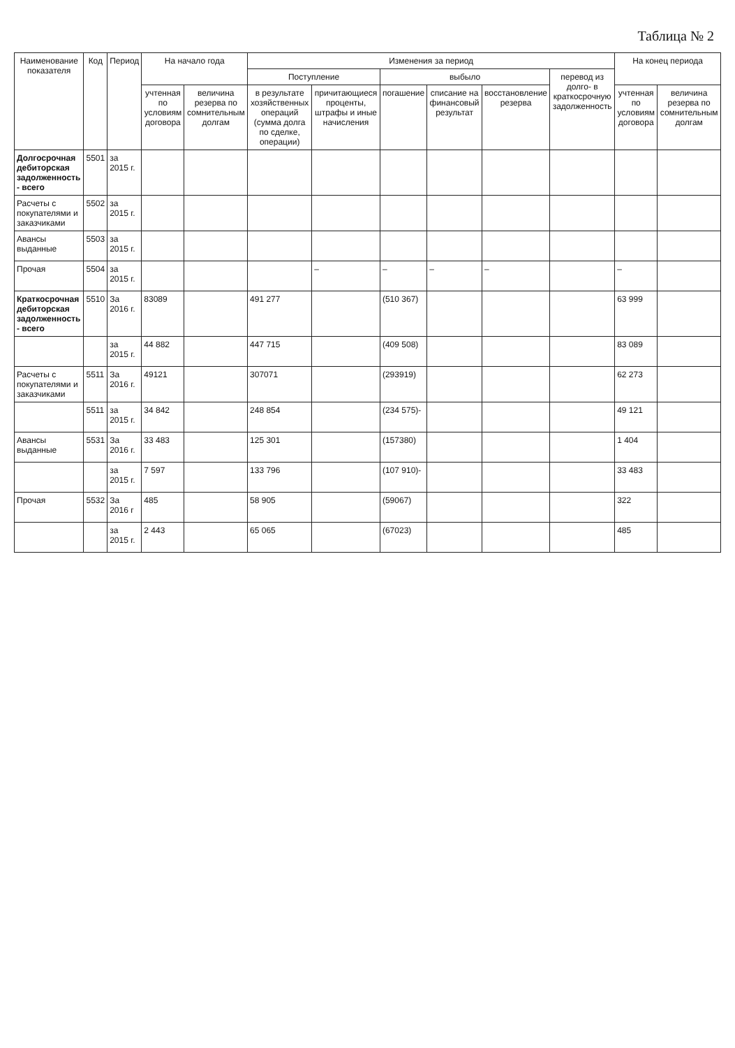Таблица № 2
| Наименование показателя | Код | Период | На начало года | | Изменения за период | | | | | | На конец периода | |
| --- | --- | --- | --- | --- | --- | --- | --- | --- | --- | --- | --- | --- |
| | | | | | Поступление | | выбыло | | | перевод из долго- в краткосрочную задолженность | | |
| | | | учтенная по условиям договора | величина резерва по сомнительным долгам | в результате хозяйственных операций (сумма долга по сделке, операции) | причитающиеся проценты, штрафы и иные начисления | погашение | списание на финансовый результат | восстановление резерва | | учтенная по условиям договора | величина резерва по сомнительным долгам |
| Долгосрочная дебиторская задолженность - всего | 5501 | за 2015 г. | | | | | | | | | | |
| Расчеты с покупателями и заказчиками | 5502 | за 2015 г. | | | | | | | | | | |
| Авансы выданные | 5503 | за 2015 г. | | | | | | | | | | |
| Прочая | 5504 | за 2015 г. | | | | – | – | – | – | | – | |
| Краткосрочная дебиторская задолженность - всего | 5510 | За 2016 г. | 83089 | | 491 277 | | (510 367) | | | | 63 999 | |
| | | за 2015 г. | 44 882 | | 447 715 | | (409 508) | | | | 83 089 | |
| Расчеты с покупателями и заказчиками | 5511 | За 2016 г. | 49121 | | 307071 | | (293919) | | | | 62 273 | |
| | 5511 | за 2015 г. | 34 842 | | 248 854 | | (234 575)- | | | | 49 121 | |
| Авансы выданные | 5531 | За 2016 г. | 33 483 | | 125 301 | | (157380) | | | | 1 404 | |
| | | за 2015 г. | 7 597 | | 133 796 | | (107 910)- | | | | 33 483 | |
| Прочая | 5532 | За 2016 г | 485 | | 58 905 | | (59067) | | | | 322 | |
| | | за 2015 г. | 2 443 | | 65 065 | | (67023) | | | | 485 | |